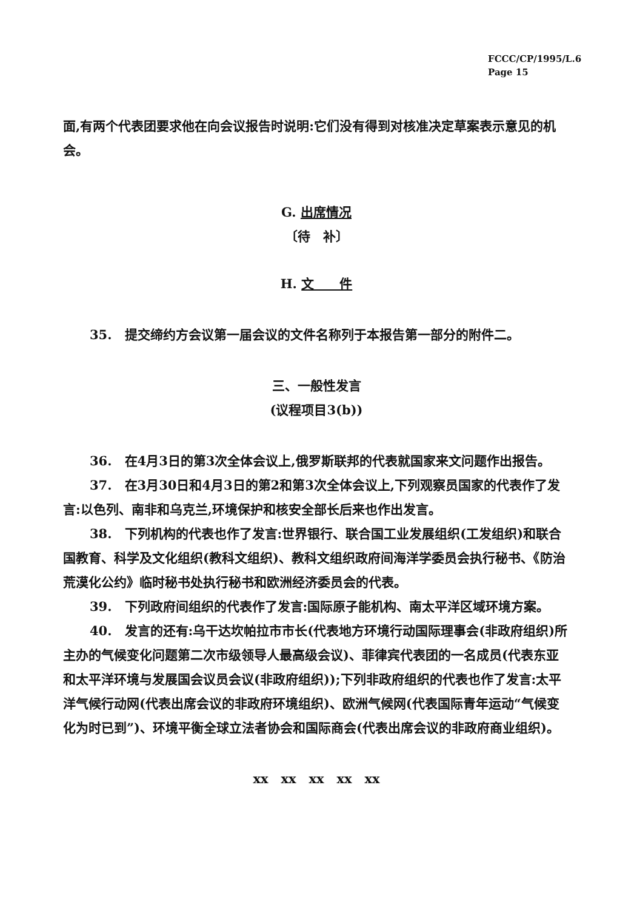FCCC/CP/1995/L.6
Page 15
面,有两个代表团要求他在向会议报告时说明:它们没有得到对核准决定草案表示意见的机会。
G. 出席情况
〔待　补〕
H. 文　　件
35.　提交缔约方会议第一届会议的文件名称列于本报告第一部分的附件二。
三、一般性发言
(议程项目3(b))
36.　在4月3日的第3次全体会议上,俄罗斯联邦的代表就国家来文问题作出报告。
37.　在3月30日和4月3日的第2和第3次全体会议上,下列观察员国家的代表作了发言:以色列、南非和乌克兰,环境保护和核安全部长后来也作出发言。
38.　下列机构的代表也作了发言:世界银行、联合国工业发展组织(工发组织)和联合国教育、科学及文化组织(教科文组织)、教科文组织政府间海洋学委员会执行秘书、《防治荒漠化公约》临时秘书处执行秘书和欧洲经济委员会的代表。
39.　下列政府间组织的代表作了发言:国际原子能机构、南太平洋区域环境方案。
40.　发言的还有:乌干达坎帕拉市市长(代表地方环境行动国际理事会(非政府组织)所主办的气候变化问题第二次市级领导人最高级会议)、菲律宾代表团的一名成员(代表东亚和太平洋环境与发展国会议员会议(非政府组织));下列非政府组织的代表也作了发言:太平洋气候行动网(代表出席会议的非政府环境组织)、欧洲气候网(代表国际青年运动“气候变化为时已到”)、环境平衡全球立法者协会和国际商会(代表出席会议的非政府商业组织)。
xx　xx　xx　xx　xx